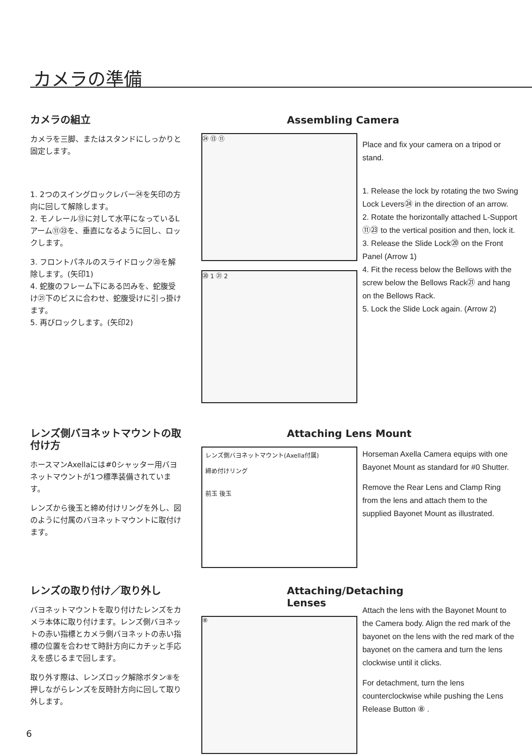カメラの準備
カメラの組立
カメラを三脚、またはスタンドにしっかりと固定します。
1. 2つのスイングロックレバー㉔を矢印の方向に回して解除します。
2. モノレール⑬に対して水平になっているLアーム⑪㉓を、垂直になるように回し、ロックします。
3. フロントパネルのスライドロック⑳を解除します。(矢印1)
4. 蛇腹のフレーム下にある凹みを、蛇腹受け㉑下のビスに合わせ、蛇腹受けに引っ掛けます。
5. 再びロックします。(矢印2)
Assembling Camera
㉔ ⑬ ⑪
⑳ 1 ㉑ 2
Place and fix your camera on a tripod or stand.
1. Release the lock by rotating the two Swing Lock Levers㉔ in the direction of an arrow.
2. Rotate the horizontally attached L-Support ⑪㉓ to the vertical position and then, lock it.
3. Release the Slide Lock⑳ on the Front Panel (Arrow 1)
4. Fit the recess below the Bellows with the screw below the Bellows Rack㉑ and hang on the Bellows Rack.
5. Lock the Slide Lock again. (Arrow 2)
レンズ側バヨネットマウントの取付け方
ホースマンAxellaには#0シャッター用バヨネットマウントが1つ標準装備されています。
レンズから後玉と締め付けリングを外し、図のように付属のバヨネットマウントに取付けます。
Attaching Lens Mount
レンズ側バヨネットマウント(Axella付属)
締め付けリング
前玉 後玉
Horseman Axella Camera equips with one Bayonet Mount as standard for #0 Shutter.
Remove the Rear Lens and Clamp Ring from the lens and attach them to the supplied Bayonet Mount as illustrated.
レンズの取り付け／取り外し
バヨネットマウントを取り付けたレンズをカメラ本体に取り付けます。レンズ側バヨネットの赤い指標とカメラ側バヨネットの赤い指標の位置を合わせて時計方向にカチッと手応えを感じるまで回します。
取り外す際は、レンズロック解除ボタン⑧を押しながらレンズを反時計方向に回して取り外します。
Attaching/Detaching Lenses
⑧
Attach the lens with the Bayonet Mount to the Camera body. Align the red mark of the bayonet on the lens with the red mark of the bayonet on the camera and turn the lens clockwise until it clicks.
For detachment, turn the lens counterclockwise while pushing the Lens Release Button ⑧ .
6